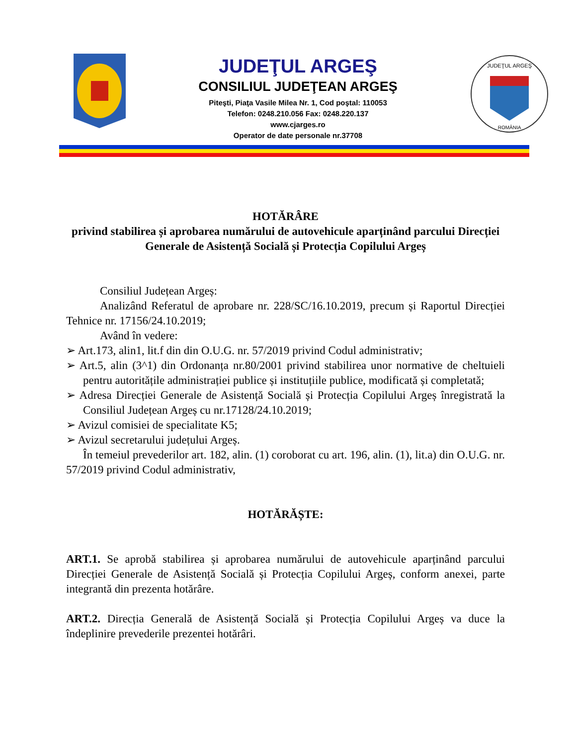JUDEŢUL ARGEŞ
CONSILIUL JUDEŢEAN ARGEŞ
Piteşti, Piaţa Vasile Milea Nr. 1, Cod poştal: 110053
Telefon: 0248.210.056 Fax: 0248.220.137
www.cjarges.ro
Operator de date personale nr.37708
JUDEŢUL ARGEŞ
ROMÂNIA
HOTĂRÂRE
privind stabilirea și aprobarea numărului de autovehicule aparținând parcului Direcției Generale de Asistență Socială și Protecția Copilului Argeș
Consiliul Județean Argeș:
Analizând Referatul de aprobare nr. 228/SC/16.10.2019, precum și Raportul Direcției Tehnice nr. 17156/24.10.2019;
Având în vedere:
➢ Art.173, alin1, lit.f din din O.U.G. nr. 57/2019 privind Codul administrativ;
➢ Art.5, alin (3^1) din Ordonanța nr.80/2001 privind stabilirea unor normative de cheltuieli pentru autoritățile administrației publice și instituțiile publice, modificată și completată;
➢ Adresa Direcției Generale de Asistență Socială și Protecția Copilului Argeș înregistrată la Consiliul Județean Argeș cu nr.17128/24.10.2019;
➢ Avizul comisiei de specialitate K5;
➢ Avizul secretarului județului Argeș.
În temeiul prevederilor art. 182, alin. (1) coroborat cu art. 196, alin. (1), lit.a) din O.U.G. nr. 57/2019 privind Codul administrativ,
HOTĂRĂȘTE:
ART.1. Se aprobă stabilirea și aprobarea numărului de autovehicule aparținând parcului Direcției Generale de Asistență Socială și Protecția Copilului Argeș, conform anexei, parte integrantă din prezenta hotărâre.
ART.2. Direcția Generală de Asistență Socială și Protecția Copilului Argeș va duce la îndeplinire prevederile prezentei hotărâri.